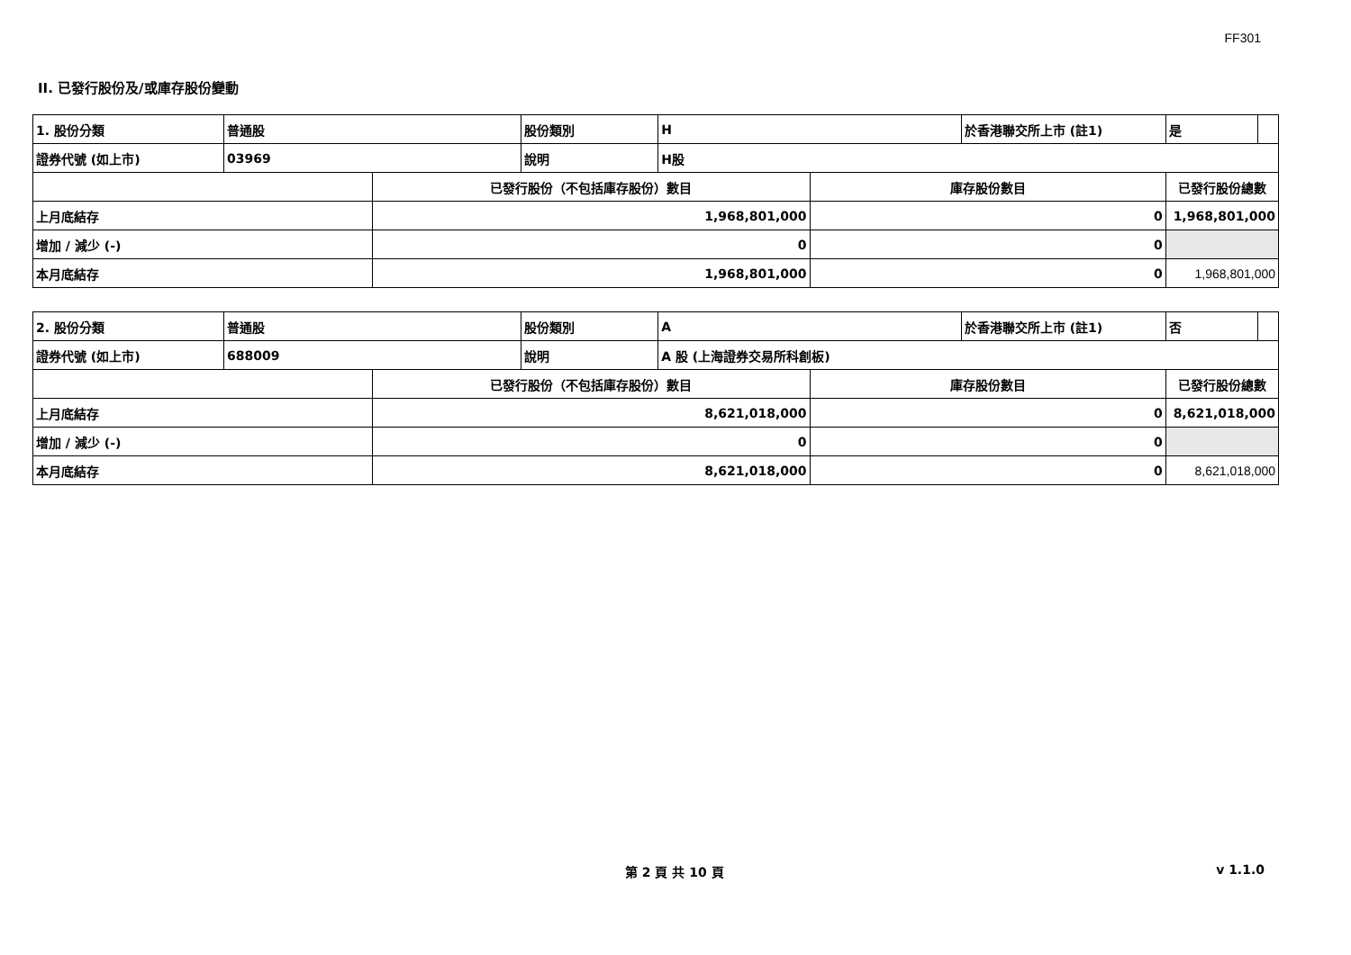FF301
II. 已發行股份及/或庫存股份變動
| 1. 股份分類 | 普通股 | | 股份類別 | H | | 於香港聯交所上市 (註1) | 是 | |
| 證券代號 (如上市) | 03969 | | 說明 | H股 | | | | |
| | | 已發行股份（不包括庫存股份）數目 | | | 庫存股份數目 | | 已發行股份總數 | |
| 上月底結存 | | 1,968,801,000 | | | 0 | | 1,968,801,000 | |
| 增加 / 減少 (-) | | 0 | | | 0 | | | |
| 本月底結存 | | 1,968,801,000 | | | 0 | | 1,968,801,000 | |
| 2. 股份分類 | 普通股 | | 股份類別 | A | | 於香港聯交所上市 (註1) | 否 | |
| 證券代號 (如上市) | 688009 | | 說明 | A 股 (上海證券交易所科創板) | | | | |
| | | 已發行股份（不包括庫存股份）數目 | | | 庫存股份數目 | | 已發行股份總數 | |
| 上月底結存 | | 8,621,018,000 | | | 0 | | 8,621,018,000 | |
| 增加 / 減少 (-) | | 0 | | | 0 | | | |
| 本月底結存 | | 8,621,018,000 | | | 0 | | 8,621,018,000 | |
第 2 頁 共 10 頁 v 1.1.0